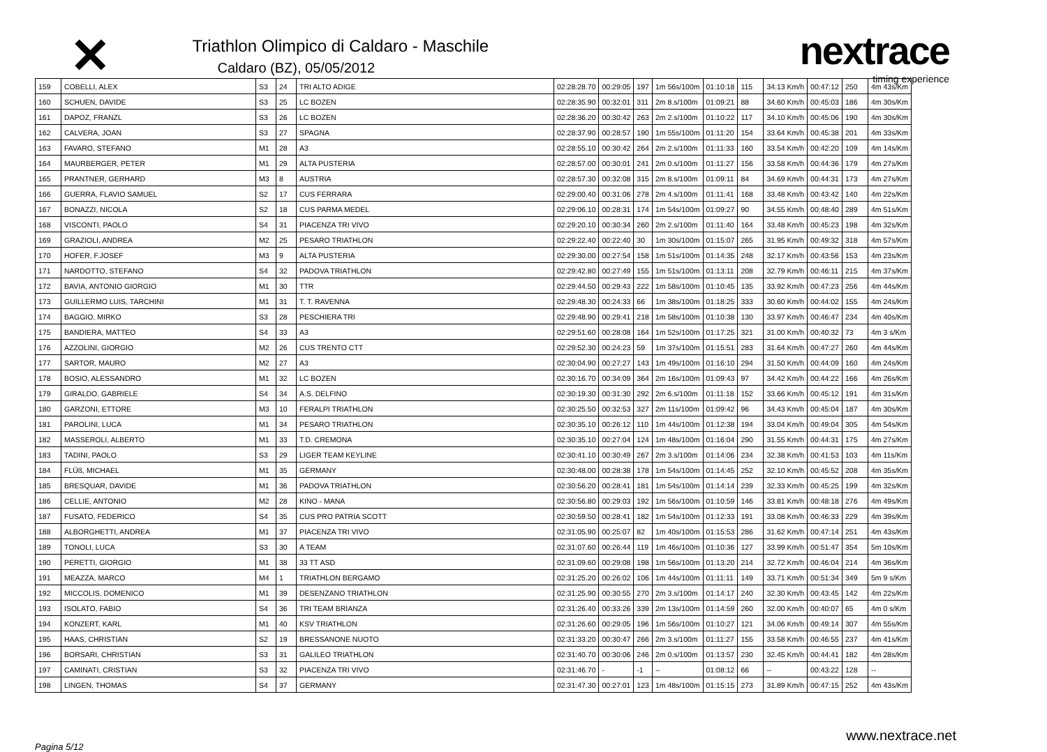✕
Triathlon Olimpico di Caldaro - Maschile
Caldaro (BZ), 05/05/2012
nextrace
timing experience
| 159 | COBELLI, ALEX | S3 | 24 | TRI ALTO ADIGE | 02:28:28.70 | 00:29:05 | 197 | 1m 56s/100m | 01:10:18 | 115 | 34.13 Km/h | 00:47:12 | 250 | 4m 43s/Km |
| 160 | SCHUEN, DAVIDE | S3 | 25 | LC BOZEN | 02:28:35.90 | 00:32:01 | 311 | 2m 8.s/100m | 01:09:21 | 88 | 34.60 Km/h | 00:45:03 | 186 | 4m 30s/Km |
| 161 | DAPOZ, FRANZL | S3 | 26 | LC BOZEN | 02:28:36.20 | 00:30:42 | 263 | 2m 2.s/100m | 01:10:22 | 117 | 34.10 Km/h | 00:45:06 | 190 | 4m 30s/Km |
| 162 | CALVERA, JOAN | S3 | 27 | SPAGNA | 02:28:37.90 | 00:28:57 | 190 | 1m 55s/100m | 01:11:20 | 154 | 33.64 Km/h | 00:45:38 | 201 | 4m 33s/Km |
| 163 | FAVARO, STEFANO | M1 | 28 | A3 | 02:28:55.10 | 00:30:42 | 264 | 2m 2.s/100m | 01:11:33 | 160 | 33.54 Km/h | 00:42:20 | 109 | 4m 14s/Km |
| 164 | MAURBERGER, PETER | M1 | 29 | ALTA PUSTERIA | 02:28:57.00 | 00:30:01 | 241 | 2m 0.s/100m | 01:11:27 | 156 | 33.58 Km/h | 00:44:36 | 179 | 4m 27s/Km |
| 165 | PRANTNER, GERHARD | M3 | 8 | AUSTRIA | 02:28:57.30 | 00:32:08 | 315 | 2m 8.s/100m | 01:09:11 | 84 | 34.69 Km/h | 00:44:31 | 173 | 4m 27s/Km |
| 166 | GUERRA, FLAVIO SAMUEL | S2 | 17 | CUS FERRARA | 02:29:00.40 | 00:31:06 | 278 | 2m 4.s/100m | 01:11:41 | 168 | 33.48 Km/h | 00:43:42 | 140 | 4m 22s/Km |
| 167 | BONAZZI, NICOLA | S2 | 18 | CUS PARMA MEDEL | 02:29:06.10 | 00:28:31 | 174 | 1m 54s/100m | 01:09:27 | 90 | 34.55 Km/h | 00:48:40 | 289 | 4m 51s/Km |
| 168 | VISCONTI, PAOLO | S4 | 31 | PIACENZA TRI VIVO | 02:29:20.10 | 00:30:34 | 260 | 2m 2.s/100m | 01:11:40 | 164 | 33.48 Km/h | 00:45:23 | 198 | 4m 32s/Km |
| 169 | GRAZIOLI, ANDREA | M2 | 25 | PESARO TRIATHLON | 02:29:22.40 | 00:22:40 | 30 | 1m 30s/100m | 01:15:07 | 265 | 31.95 Km/h | 00:49:32 | 318 | 4m 57s/Km |
| 170 | HOFER, F.JOSEF | M3 | 9 | ALTA PUSTERIA | 02:29:30.00 | 00:27:54 | 158 | 1m 51s/100m | 01:14:35 | 248 | 32.17 Km/h | 00:43:56 | 153 | 4m 23s/Km |
| 171 | NARDOTTO, STEFANO | S4 | 32 | PADOVA TRIATHLON | 02:29:42.80 | 00:27:49 | 155 | 1m 51s/100m | 01:13:11 | 208 | 32.79 Km/h | 00:46:11 | 215 | 4m 37s/Km |
| 172 | BAVIA, ANTONIO GIORGIO | M1 | 30 | TTR | 02:29:44.50 | 00:29:43 | 222 | 1m 58s/100m | 01:10:45 | 135 | 33.92 Km/h | 00:47:23 | 256 | 4m 44s/Km |
| 173 | GUILLERMO LUIS, TARCHINI | M1 | 31 | T. T. RAVENNA | 02:29:48.30 | 00:24:33 | 66 | 1m 38s/100m | 01:18:25 | 333 | 30.60 Km/h | 00:44:02 | 155 | 4m 24s/Km |
| 174 | BAGGIO, MIRKO | S3 | 28 | PESCHIERA TRI | 02:29:48.90 | 00:29:41 | 218 | 1m 58s/100m | 01:10:38 | 130 | 33.97 Km/h | 00:46:47 | 234 | 4m 40s/Km |
| 175 | BANDIERA, MATTEO | S4 | 33 | A3 | 02:29:51.60 | 00:28:08 | 164 | 1m 52s/100m | 01:17:25 | 321 | 31.00 Km/h | 00:40:32 | 73 | 4m 3 s/Km |
| 176 | AZZOLINI, GIORGIO | M2 | 26 | CUS TRENTO CTT | 02:29:52.30 | 00:24:23 | 59 | 1m 37s/100m | 01:15:51 | 283 | 31.64 Km/h | 00:47:27 | 260 | 4m 44s/Km |
| 177 | SARTOR, MAURO | M2 | 27 | A3 | 02:30:04.90 | 00:27:27 | 143 | 1m 49s/100m | 01:16:10 | 294 | 31.50 Km/h | 00:44:09 | 160 | 4m 24s/Km |
| 178 | BOSIO, ALESSANDRO | M1 | 32 | LC BOZEN | 02:30:16.70 | 00:34:09 | 364 | 2m 16s/100m | 01:09:43 | 97 | 34.42 Km/h | 00:44:22 | 166 | 4m 26s/Km |
| 179 | GIRALDO, GABRIELE | S4 | 34 | A.S. DELFINO | 02:30:19.30 | 00:31:30 | 292 | 2m 6.s/100m | 01:11:18 | 152 | 33.66 Km/h | 00:45:12 | 191 | 4m 31s/Km |
| 180 | GARZONI, ETTORE | M3 | 10 | FERALPI TRIATHLON | 02:30:25.50 | 00:32:53 | 327 | 2m 11s/100m | 01:09:42 | 96 | 34.43 Km/h | 00:45:04 | 187 | 4m 30s/Km |
| 181 | PAROLINI, LUCA | M1 | 34 | PESARO TRIATHLON | 02:30:35.10 | 00:26:12 | 110 | 1m 44s/100m | 01:12:38 | 194 | 33.04 Km/h | 00:49:04 | 305 | 4m 54s/Km |
| 182 | MASSEROLI, ALBERTO | M1 | 33 | T.D. CREMONA | 02:30:35.10 | 00:27:04 | 124 | 1m 48s/100m | 01:16:04 | 290 | 31.55 Km/h | 00:44:31 | 175 | 4m 27s/Km |
| 183 | TADINI, PAOLO | S3 | 29 | LIGER TEAM KEYLINE | 02:30:41.10 | 00:30:49 | 267 | 2m 3.s/100m | 01:14:06 | 234 | 32.38 Km/h | 00:41:53 | 103 | 4m 11s/Km |
| 184 | FLÜß, MICHAEL | M1 | 35 | GERMANY | 02:30:48.00 | 00:28:38 | 178 | 1m 54s/100m | 01:14:45 | 252 | 32.10 Km/h | 00:45:52 | 208 | 4m 35s/Km |
| 185 | BRESQUAR, DAVIDE | M1 | 36 | PADOVA TRIATHLON | 02:30:56.20 | 00:28:41 | 181 | 1m 54s/100m | 01:14:14 | 239 | 32.33 Km/h | 00:45:25 | 199 | 4m 32s/Km |
| 186 | CELLIE, ANTONIO | M2 | 28 | KINO - MANA | 02:30:56.80 | 00:29:03 | 192 | 1m 56s/100m | 01:10:59 | 146 | 33.81 Km/h | 00:48:18 | 276 | 4m 49s/Km |
| 187 | FUSATO, FEDERICO | S4 | 35 | CUS PRO PATRIA SCOTT | 02:30:59.50 | 00:28:41 | 182 | 1m 54s/100m | 01:12:33 | 191 | 33.08 Km/h | 00:46:33 | 229 | 4m 39s/Km |
| 188 | ALBORGHETTI, ANDREA | M1 | 37 | PIACENZA TRI VIVO | 02:31:05.90 | 00:25:07 | 82 | 1m 40s/100m | 01:15:53 | 286 | 31.62 Km/h | 00:47:14 | 251 | 4m 43s/Km |
| 189 | TONOLI, LUCA | S3 | 30 | A TEAM | 02:31:07.60 | 00:26:44 | 119 | 1m 46s/100m | 01:10:36 | 127 | 33.99 Km/h | 00:51:47 | 354 | 5m 10s/Km |
| 190 | PERETTI, GIORGIO | M1 | 38 | 33 TT ASD | 02:31:09.60 | 00:29:08 | 198 | 1m 56s/100m | 01:13:20 | 214 | 32.72 Km/h | 00:46:04 | 214 | 4m 36s/Km |
| 191 | MEAZZA, MARCO | M4 | 1 | TRIATHLON BERGAMO | 02:31:25.20 | 00:26:02 | 106 | 1m 44s/100m | 01:11:11 | 149 | 33.71 Km/h | 00:51:34 | 349 | 5m 9 s/Km |
| 192 | MICCOLIS, DOMENICO | M1 | 39 | DESENZANO TRIATHLON | 02:31:25.90 | 00:30:55 | 270 | 2m 3.s/100m | 01:14:17 | 240 | 32.30 Km/h | 00:43:45 | 142 | 4m 22s/Km |
| 193 | ISOLATO, FABIO | S4 | 36 | TRI TEAM BRIANZA | 02:31:26.40 | 00:33:26 | 339 | 2m 13s/100m | 01:14:59 | 260 | 32.00 Km/h | 00:40:07 | 65 | 4m 0 s/Km |
| 194 | KONZERT, KARL | M1 | 40 | KSV TRIATHLON | 02:31:26.60 | 00:29:05 | 196 | 1m 56s/100m | 01:10:27 | 121 | 34.06 Km/h | 00:49:14 | 307 | 4m 55s/Km |
| 195 | HAAS, CHRISTIAN | S2 | 19 | BRESSANONE NUOTO | 02:31:33.20 | 00:30:47 | 266 | 2m 3.s/100m | 01:11:27 | 155 | 33.58 Km/h | 00:46:55 | 237 | 4m 41s/Km |
| 196 | BORSARI, CHRISTIAN | S3 | 31 | GALILEO TRIATHLON | 02:31:40.70 | 00:30:06 | 246 | 2m 0.s/100m | 01:13:57 | 230 | 32.45 Km/h | 00:44:41 | 182 | 4m 28s/Km |
| 197 | CAMINATI, CRISTIAN | S3 | 32 | PIACENZA TRI VIVO | 02:31:46.70 | - | -1 | -- | 01:08:12 | 66 | -- | 00:43:22 | 128 | -- |
| 198 | LINGEN, THOMAS | S4 | 37 | GERMANY | 02:31:47.30 | 00:27:01 | 123 | 1m 48s/100m | 01:15:15 | 273 | 31.89 Km/h | 00:47:15 | 252 | 4m 43s/Km |
Pagina 5/12 www.nextrace.net